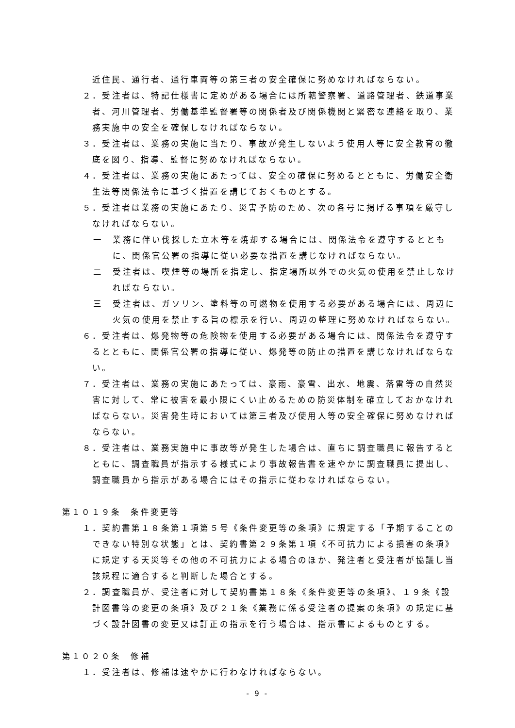近住民、通行者、通行車両等の第三者の安全確保に努めなければならない。
２．受注者は、特記仕様書に定めがある場合には所轄警察署、道路管理者、鉄道事業者、河川管理者、労働基準監督署等の関係者及び関係機関と緊密な連絡を取り、業務実施中の安全を確保しなければならない。
３．受注者は、業務の実施に当たり、事故が発生しないよう使用人等に安全教育の徹底を図り、指導、監督に努めなければならない。
４．受注者は、業務の実施にあたっては、安全の確保に努めるとともに、労働安全衛生法等関係法令に基づく措置を講じておくものとする。
５．受注者は業務の実施にあたり、災害予防のため、次の各号に掲げる事項を厳守しなければならない。
一　業務に伴い伐採した立木等を焼却する場合には、関係法令を遵守するとともに、関係官公署の指導に従い必要な措置を講じなければならない。
二　受注者は、喫煙等の場所を指定し、指定場所以外での火気の使用を禁止しなければならない。
三　受注者は、ガソリン、塗料等の可燃物を使用する必要がある場合には、周辺に火気の使用を禁止する旨の標示を行い、周辺の整理に努めなければならない。
６．受注者は、爆発物等の危険物を使用する必要がある場合には、関係法令を遵守するとともに、関係官公署の指導に従い、爆発等の防止の措置を講じなければならない。
７．受注者は、業務の実施にあたっては、豪雨、豪雪、出水、地震、落雷等の自然災害に対して、常に被害を最小限にくい止めるための防災体制を確立しておかなければならない。災害発生時においては第三者及び使用人等の安全確保に努めなければならない。
８．受注者は、業務実施中に事故等が発生した場合は、直ちに調査職員に報告するとともに、調査職員が指示する様式により事故報告書を速やかに調査職員に提出し、調査職員から指示がある場合にはその指示に従わなければならない。
第１０１９条　条件変更等
１．契約書第１８条第１項第５号《条件変更等の条項》に規定する「予期することのできない特別な状態」とは、契約書第２９条第１項《不可抗力による損害の条項》に規定する天災等その他の不可抗力による場合のほか、発注者と受注者が協議し当該規程に適合すると判断した場合とする。
２．調査職員が、受注者に対して契約書第１８条《条件変更等の条項》、１９条《設計図書等の変更の条項》及び２１条《業務に係る受注者の提案の条項》の規定に基づく設計図書の変更又は訂正の指示を行う場合は、指示書によるものとする。
第１０２０条　修補
１．受注者は、修補は速やかに行わなければならない。
- 9 -